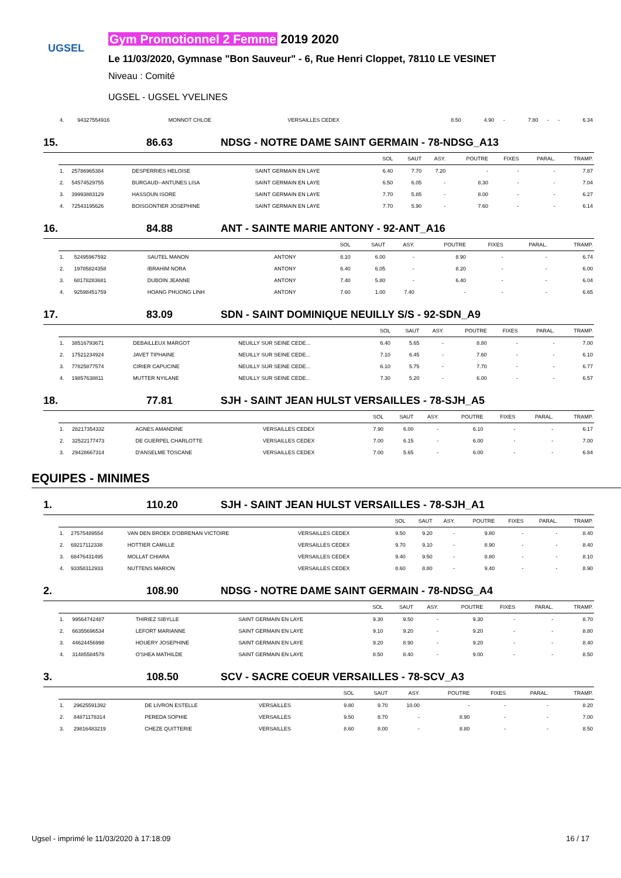UGSEL
Gym Promotionnel 2 Femme 2019 2020
Le 11/03/2020, Gymnase "Bon Sauveur" - 6, Rue Henri Cloppet, 78110 LE VESINET
Niveau : Comité
UGSEL - UGSEL YVELINES
| 4. | 94327554916 | MONNOT CHLOE | VERSAILLES CEDEX | 8.50 | 4.90 | - | 7.80 | - | - | 6.34 |
15. 86.63 NDSG - NOTRE DAME SAINT GERMAIN - 78-NDSG_A13
| | | | | SOL | SAUT | ASY. | POUTRE | FIXES | PARAL. | TRAMP. |
| 1. | 25786965384 | DESPERRIES HELOISE | SAINT GERMAIN EN LAYE | 6.40 | 7.70 | 7.20 | - | - | - | 7.87 |
| 2. | 54574529755 | BURGAUD--ANTUNES LISA | SAINT GERMAIN EN LAYE | 6.50 | 6.05 | - | 8.30 | - | - | 7.04 |
| 3. | 39993883129 | HASSOUN ISORE | SAINT GERMAIN EN LAYE | 7.70 | 5.85 | - | 8.00 | - | - | 6.27 |
| 4. | 72543195626 | BOISGONTIER JOSEPHINE | SAINT GERMAIN EN LAYE | 7.70 | 5.90 | - | 7.60 | - | - | 6.14 |
16. 84.88 ANT - SAINTE MARIE ANTONY - 92-ANT_A16
| | | | | SOL | SAUT | ASY. | POUTRE | FIXES | PARAL. | TRAMP. |
| 1. | 52495967592 | SAUTEL MANON | ANTONY | 8.10 | 6.00 | - | 8.90 | - | - | 6.74 |
| 2. | 19785824358 | IBRAHIM NORA | ANTONY | 6.40 | 6.05 | - | 8.20 | - | - | 6.00 |
| 3. | 68178283681 | DUBOIN JEANNE | ANTONY | 7.40 | 5.80 | - | 6.40 | - | - | 6.04 |
| 4. | 92598451759 | HOANG PHUONG LINH | ANTONY | 7.60 | 1.00 | 7.40 | - | - | - | 6.65 |
17. 83.09 SDN - SAINT DOMINIQUE NEUILLY S/S - 92-SDN_A9
| | | | | SOL | SAUT | ASY. | POUTRE | FIXES | PARAL. | TRAMP. |
| 1. | 38516793671 | DEBAILLEUX MARGOT | NEUILLY SUR SEINE CEDE... | 6.40 | 5.65 | - | 8.80 | - | - | 7.00 |
| 2. | 17521234924 | JAVET TIPHAINE | NEUILLY SUR SEINE CEDE... | 7.10 | 6.45 | - | 7.60 | - | - | 6.10 |
| 3. | 77825877574 | CIRIER CAPUCINE | NEUILLY SUR SEINE CEDE... | 6.10 | 5.75 | - | 7.70 | - | - | 6.77 |
| 4. | 19857638811 | MUTTER NYILANE | NEUILLY SUR SEINE CEDE... | 7.30 | 5.20 | - | 6.00 | - | - | 6.57 |
18. 77.81 SJH - SAINT JEAN HULST VERSAILLES - 78-SJH_A5
| | | | | SOL | SAUT | ASY. | POUTRE | FIXES | PARAL. | TRAMP. |
| 1. | 28217354332 | AGNES AMANDINE | VERSAILLES CEDEX | 7.90 | 6.00 | - | 6.10 | - | - | 6.17 |
| 2. | 32522177473 | DE GUERPEL CHARLOTTE | VERSAILLES CEDEX | 7.00 | 6.15 | - | 6.00 | - | - | 7.00 |
| 3. | 29428667314 | D'ANSELME TOSCANE | VERSAILLES CEDEX | 7.00 | 5.65 | - | 6.00 | - | - | 6.84 |
EQUIPES - MINIMES
1. 110.20 SJH - SAINT JEAN HULST VERSAILLES - 78-SJH_A1
| | | | | SOL | SAUT | ASY. | POUTRE | FIXES | PARAL. | TRAMP. |
| 1. | 27575489554 | VAN DEN BROEK D'OBRENAN VICTOIRE | VERSAILLES CEDEX | 9.50 | 9.20 | - | 9.80 | - | - | 8.40 |
| 2. | 69217112338 | HOTTIER CAMILLE | VERSAILLES CEDEX | 9.70 | 9.10 | - | 8.90 | - | - | 8.40 |
| 3. | 68476431495 | MOLLAT CHIARA | VERSAILLES CEDEX | 9.40 | 9.50 | - | 8.80 | - | - | 8.10 |
| 4. | 93358312933 | NUTTENS MARION | VERSAILLES CEDEX | 8.60 | 8.80 | - | 9.40 | - | - | 8.90 |
2. 108.90 NDSG - NOTRE DAME SAINT GERMAIN - 78-NDSG_A4
| | | | | SOL | SAUT | ASY. | POUTRE | FIXES | PARAL. | TRAMP. |
| 1. | 99564742487 | THIRIEZ SIBYLLE | SAINT GERMAIN EN LAYE | 9.30 | 9.50 | - | 9.30 | - | - | 8.70 |
| 2. | 66355696534 | LEFORT MARIANNE | SAINT GERMAIN EN LAYE | 9.10 | 9.20 | - | 9.20 | - | - | 8.80 |
| 3. | 44624456998 | HOUERY JOSEPHINE | SAINT GERMAIN EN LAYE | 9.20 | 8.90 | - | 9.20 | - | - | 8.40 |
| 4. | 31485584578 | O'SHEA MATHILDE | SAINT GERMAIN EN LAYE | 8.50 | 8.40 | - | 9.00 | - | - | 8.50 |
3. 108.50 SCV - SACRE COEUR VERSAILLES - 78-SCV_A3
| | | | | SOL | SAUT | ASY. | POUTRE | FIXES | PARAL. | TRAMP. |
| 1. | 29625591392 | DE LIVRON ESTELLE | VERSAILLES | 9.80 | 9.70 | 10.00 | - | - | - | 8.20 |
| 2. | 84871178314 | PEREDA SOPHIE | VERSAILLES | 9.50 | 8.70 | - | 8.90 | - | - | 7.00 |
| 3. | 29816483219 | CHEZE QUITTERIE | VERSAILLES | 8.60 | 8.00 | - | 8.80 | - | - | 8.50 |
Ugsel - imprimé le 11/03/2020 à 17:18:09 16 / 17